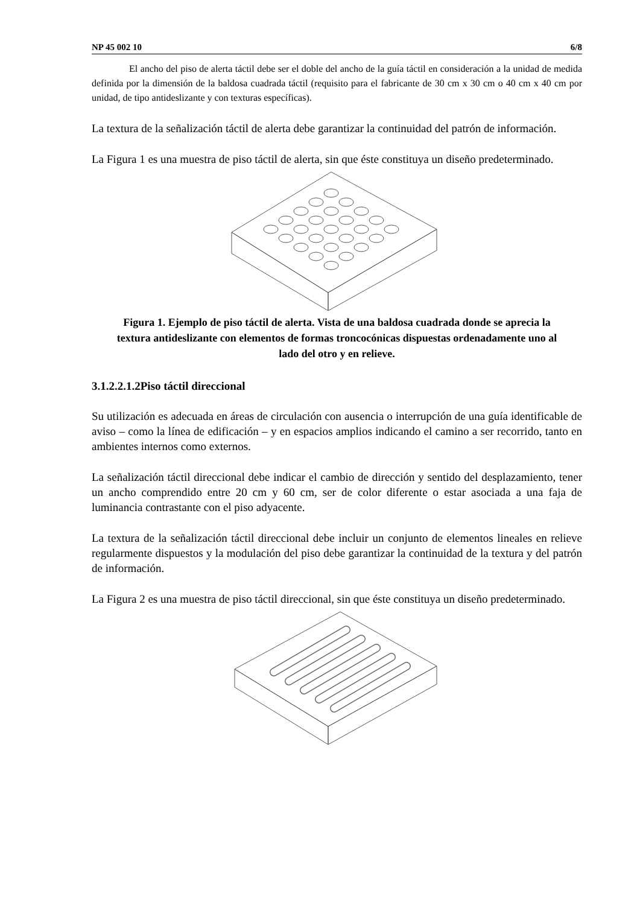NP 45 002 10 6/8
El ancho del piso de alerta táctil debe ser el doble del ancho de la guía táctil en consideración a la unidad de medida definida por la dimensión de la baldosa cuadrada táctil (requisito para el fabricante de 30 cm x 30 cm o 40 cm x 40 cm por unidad, de tipo antideslizante y con texturas específicas).
La textura de la señalización táctil de alerta debe garantizar la continuidad del patrón de información.
La Figura 1 es una muestra de piso táctil de alerta, sin que éste constituya un diseño predeterminado.
Figura 1. Ejemplo de piso táctil de alerta. Vista de una baldosa cuadrada donde se aprecia la textura antideslizante con elementos de formas troncocónicas dispuestas ordenadamente uno al lado del otro y en relieve.
3.1.2.2.1.2Piso táctil direccional
Su utilización es adecuada en áreas de circulación con ausencia o interrupción de una guía identificable de aviso – como la línea de edificación – y en espacios amplios indicando el camino a ser recorrido, tanto en ambientes internos como externos.
La señalización táctil direccional debe indicar el cambio de dirección y sentido del desplazamiento, tener un ancho comprendido entre 20 cm y 60 cm, ser de color diferente o estar asociada a una faja de luminancia contrastante con el piso adyacente.
La textura de la señalización táctil direccional debe incluir un conjunto de elementos lineales en relieve regularmente dispuestos y la modulación del piso debe garantizar la continuidad de la textura y del patrón de información.
La Figura 2 es una muestra de piso táctil direccional, sin que éste constituya un diseño predeterminado.